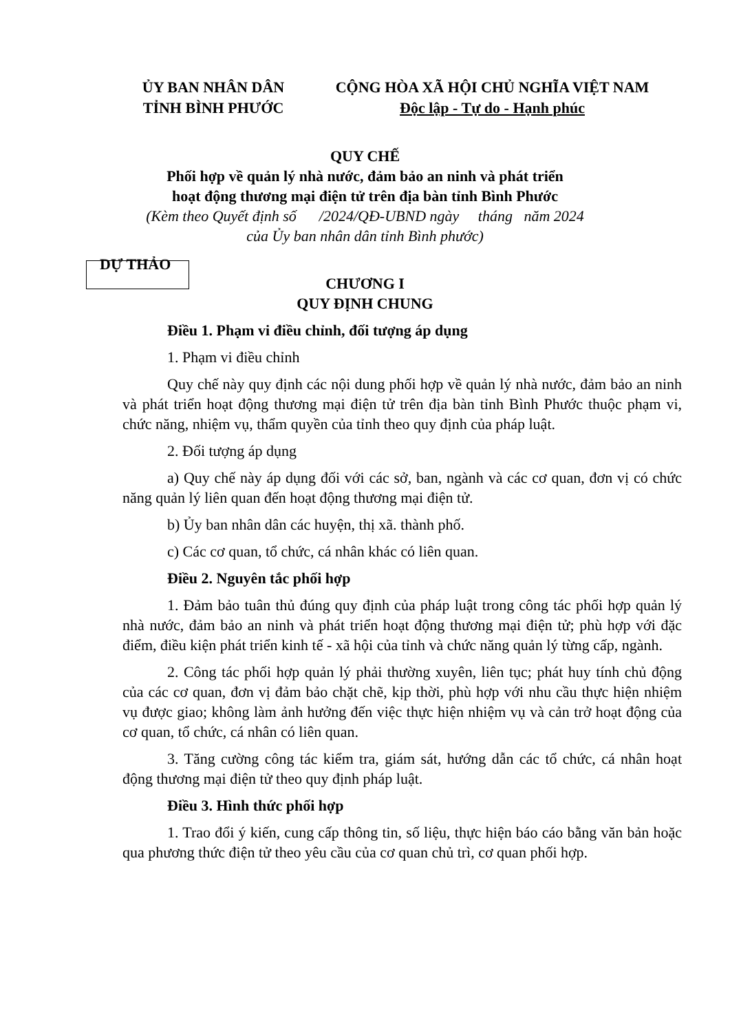ỦY BAN NHÂN DÂN
TỈNH BÌNH PHƯỚC
CỘNG HÒA XÃ HỘI CHỦ NGHĨA VIỆT NAM
Độc lập - Tự do - Hạnh phúc
QUY CHẾ
Phối hợp về quản lý nhà nước, đảm bảo an ninh và phát triển
hoạt động thương mại điện tử trên địa bàn tỉnh Bình Phước
(Kèm theo Quyết định số /2024/QĐ-UBND ngày tháng năm 2024
của Ủy ban nhân dân tỉnh Bình phước)
DỰ THẢO
CHƯƠNG I
QUY ĐỊNH CHUNG
Điều 1. Phạm vi điều chỉnh, đối tượng áp dụng
1. Phạm vi điều chỉnh
Quy chế này quy định các nội dung phối hợp về quản lý nhà nước, đảm bảo an ninh và phát triển hoạt động thương mại điện tử trên địa bàn tỉnh Bình Phước thuộc phạm vi, chức năng, nhiệm vụ, thẩm quyền của tỉnh theo quy định của pháp luật.
2. Đối tượng áp dụng
a) Quy chế này áp dụng đối với các sở, ban, ngành và các cơ quan, đơn vị có chức năng quản lý liên quan đến hoạt động thương mại điện tử.
b) Ủy ban nhân dân các huyện, thị xã. thành phố.
c) Các cơ quan, tổ chức, cá nhân khác có liên quan.
Điều 2. Nguyên tắc phối hợp
1. Đảm bảo tuân thủ đúng quy định của pháp luật trong công tác phối hợp quản lý nhà nước, đảm bảo an ninh và phát triển hoạt động thương mại điện tử; phù hợp với đặc điểm, điều kiện phát triển kinh tế - xã hội của tỉnh và chức năng quản lý từng cấp, ngành.
2. Công tác phối hợp quản lý phải thường xuyên, liên tục; phát huy tính chủ động của các cơ quan, đơn vị đảm bảo chặt chẽ, kịp thời, phù hợp với nhu cầu thực hiện nhiệm vụ được giao; không làm ảnh hưởng đến việc thực hiện nhiệm vụ và cản trở hoạt động của cơ quan, tổ chức, cá nhân có liên quan.
3. Tăng cường công tác kiểm tra, giám sát, hướng dẫn các tổ chức, cá nhân hoạt động thương mại điện tử theo quy định pháp luật.
Điều 3. Hình thức phối hợp
1. Trao đổi ý kiến, cung cấp thông tin, số liệu, thực hiện báo cáo bằng văn bản hoặc qua phương thức điện tử theo yêu cầu của cơ quan chủ trì, cơ quan phối hợp.